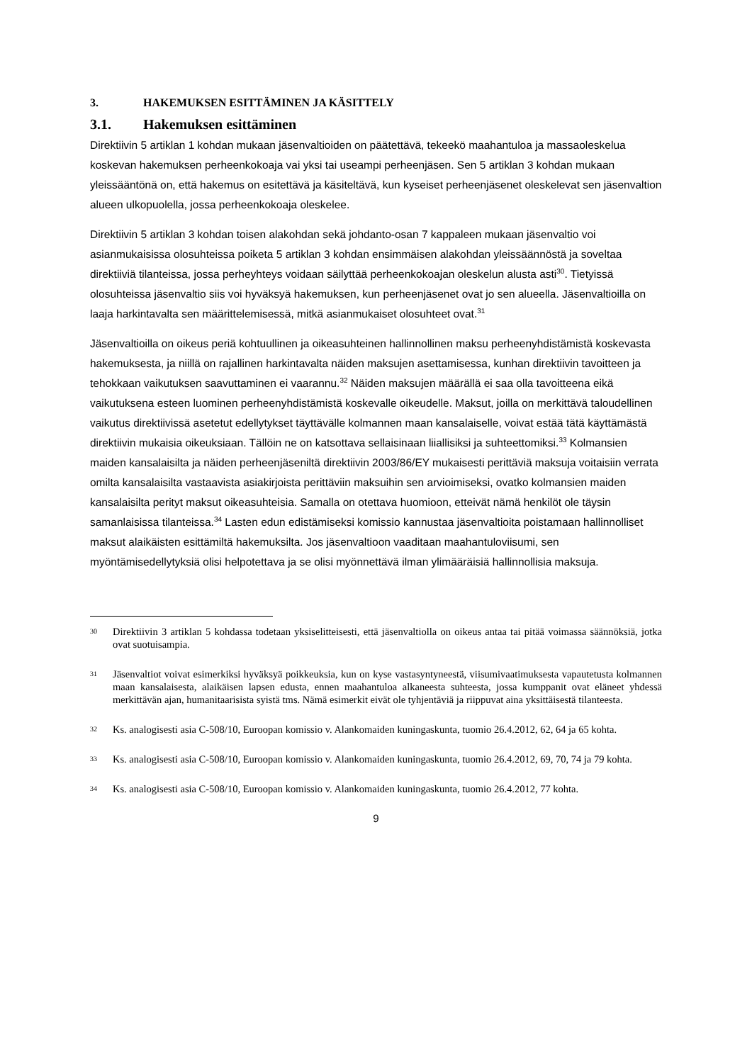3. HAKEMUKSEN ESITTÄMINEN JA KÄSITTELY
3.1. Hakemuksen esittäminen
Direktiivin 5 artiklan 1 kohdan mukaan jäsenvaltioiden on päätettävä, tekeekö maahantuloa ja massaoleskelua koskevan hakemuksen perheenkokoaja vai yksi tai useampi perheenjäsen. Sen 5 artiklan 3 kohdan mukaan yleissääntönä on, että hakemus on esitettävä ja käsiteltävä, kun kyseiset perheenjäsenet oleskelevat sen jäsenvaltion alueen ulkopuolella, jossa perheenkokoaja oleskelee.
Direktiivin 5 artiklan 3 kohdan toisen alakohdan sekä johdanto-osan 7 kappaleen mukaan jäsenvaltio voi asianmukaisissa olosuhteissa poiketa 5 artiklan 3 kohdan ensimmäisen alakohdan yleissäännöstä ja soveltaa direktiiviä tilanteissa, jossa perheyhteys voidaan säilyttää perheenkokoajan oleskelun alusta asti<sup>30</sup>. Tietyissä olosuhteissa jäsenvaltio siis voi hyväksyä hakemuksen, kun perheenjäsenet ovat jo sen alueella. Jäsenvaltioilla on laaja harkintavalta sen määrittelemisessä, mitkä asianmukaiset olosuhteet ovat.<sup>31</sup>
Jäsenvaltioilla on oikeus periä kohtuullinen ja oikeasuhteinen hallinnollinen maksu perheenyhdistämistä koskevasta hakemuksesta, ja niillä on rajallinen harkintavalta näiden maksujen asettamisessa, kunhan direktiivin tavoitteen ja tehokkaan vaikutuksen saavuttaminen ei vaarannu.<sup>32</sup> Näiden maksujen määrällä ei saa olla tavoitteena eikä vaikutuksena esteen luominen perheenyhdistämistä koskevalle oikeudelle. Maksut, joilla on merkittävä taloudellinen vaikutus direktiivissä asetetut edellytykset täyttävälle kolmannen maan kansalaiselle, voivat estää tätä käyttämästä direktiivin mukaisia oikeuksiaan. Tällöin ne on katsottava sellaisinaan liiallisiksi ja suhteettomiksi.<sup>33</sup> Kolmansien maiden kansalaisilta ja näiden perheenjäseniltä direktiivin 2003/86/EY mukaisesti perittäviä maksuja voitaisiin verrata omilta kansalaisilta vastaavista asiakirjoista perittäviin maksuihin sen arvioimiseksi, ovatko kolmansien maiden kansalaisilta perityt maksut oikeasuhteisia. Samalla on otettava huomioon, etteivät nämä henkilöt ole täysin samanlaisissa tilanteissa.<sup>34</sup> Lasten edun edistämiseksi komissio kannustaa jäsenvaltioita poistamaan hallinnolliset maksut alaikäisten esittämiltä hakemuksilta. Jos jäsenvaltioon vaaditaan maahantuloviisumi, sen myöntämisedellytyksiä olisi helpotettava ja se olisi myönnettävä ilman ylimääräisiä hallinnollisia maksuja.
30 Direktiivin 3 artiklan 5 kohdassa todetaan yksiselitteisesti, että jäsenvaltiolla on oikeus antaa tai pitää voimassa säännöksiä, jotka ovat suotuisampia.
31 Jäsenvaltiot voivat esimerkiksi hyväksyä poikkeuksia, kun on kyse vastasyntyneestä, viisumivaatimuksesta vapautetusta kolmannen maan kansalaisesta, alaikäisen lapsen edusta, ennen maahantuloa alkaneesta suhteesta, jossa kumppanit ovat eläneet yhdessä merkittävän ajan, humanitaarisista syistä tms. Nämä esimerkit eivät ole tyhjentäviä ja riippuvat aina yksittäisestä tilanteesta.
32 Ks. analogisesti asia C-508/10, Euroopan komissio v. Alankomaiden kuningaskunta, tuomio 26.4.2012, 62, 64 ja 65 kohta.
33 Ks. analogisesti asia C-508/10, Euroopan komissio v. Alankomaiden kuningaskunta, tuomio 26.4.2012, 69, 70, 74 ja 79 kohta.
34 Ks. analogisesti asia C-508/10, Euroopan komissio v. Alankomaiden kuningaskunta, tuomio 26.4.2012, 77 kohta.
9